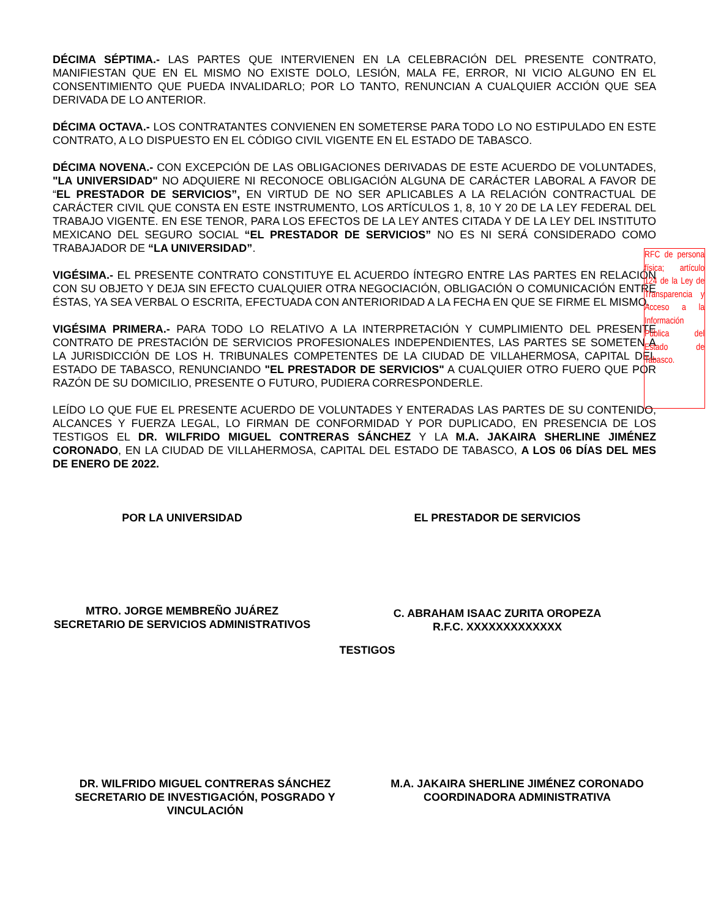DÉCIMA SÉPTIMA.- LAS PARTES QUE INTERVIENEN EN LA CELEBRACIÓN DEL PRESENTE CONTRATO, MANIFIESTAN QUE EN EL MISMO NO EXISTE DOLO, LESIÓN, MALA FE, ERROR, NI VICIO ALGUNO EN EL CONSENTIMIENTO QUE PUEDA INVALIDARLO; POR LO TANTO, RENUNCIAN A CUALQUIER ACCIÓN QUE SEA DERIVADA DE LO ANTERIOR.
DÉCIMA OCTAVA.- LOS CONTRATANTES CONVIENEN EN SOMETERSE PARA TODO LO NO ESTIPULADO EN ESTE CONTRATO, A LO DISPUESTO EN EL CÓDIGO CIVIL VIGENTE EN EL ESTADO DE TABASCO.
DÉCIMA NOVENA.- CON EXCEPCIÓN DE LAS OBLIGACIONES DERIVADAS DE ESTE ACUERDO DE VOLUNTADES, "LA UNIVERSIDAD" NO ADQUIERE NI RECONOCE OBLIGACIÓN ALGUNA DE CARÁCTER LABORAL A FAVOR DE “EL PRESTADOR DE SERVICIOS”, EN VIRTUD DE NO SER APLICABLES A LA RELACIÓN CONTRACTUAL DE CARÁCTER CIVIL QUE CONSTA EN ESTE INSTRUMENTO, LOS ARTÍCULOS 1, 8, 10 Y 20 DE LA LEY FEDERAL DEL TRABAJO VIGENTE. EN ESE TENOR, PARA LOS EFECTOS DE LA LEY ANTES CITADA Y DE LA LEY DEL INSTITUTO MEXICANO DEL SEGURO SOCIAL “EL PRESTADOR DE SERVICIOS” NO ES NI SERÁ CONSIDERADO COMO TRABAJADOR DE “LA UNIVERSIDAD”.
VIGÉSIMA.- EL PRESENTE CONTRATO CONSTITUYE EL ACUERDO ÍNTEGRO ENTRE LAS PARTES EN RELACIÓN CON SU OBJETO Y DEJA SIN EFECTO CUALQUIER OTRA NEGOCIACIÓN, OBLIGACIÓN O COMUNICACIÓN ENTRE ÉSTAS, YA SEA VERBAL O ESCRITA, EFECTUADA CON ANTERIORIDAD A LA FECHA EN QUE SE FIRME EL MISMO.
VIGÉSIMA PRIMERA.- PARA TODO LO RELATIVO A LA INTERPRETACIÓN Y CUMPLIMIENTO DEL PRESENTE CONTRATO DE PRESTACIÓN DE SERVICIOS PROFESIONALES INDEPENDIENTES, LAS PARTES SE SOMETEN A LA JURISDICCIÓN DE LOS H. TRIBUNALES COMPETENTES DE LA CIUDAD DE VILLAHERMOSA, CAPITAL DEL ESTADO DE TABASCO, RENUNCIANDO "EL PRESTADOR DE SERVICIOS" A CUALQUIER OTRO FUERO QUE POR RAZÓN DE SU DOMICILIO, PRESENTE O FUTURO, PUDIERA CORRESPONDERLE.
LEÍDO LO QUE FUE EL PRESENTE ACUERDO DE VOLUNTADES Y ENTERADAS LAS PARTES DE SU CONTENIDO, ALCANCES Y FUERZA LEGAL, LO FIRMAN DE CONFORMIDAD Y POR DUPLICADO, EN PRESENCIA DE LOS TESTIGOS EL DR. WILFRIDO MIGUEL CONTRERAS SÁNCHEZ Y LA M.A. JAKAIRA SHERLINE JIMÉNEZ CORONADO, EN LA CIUDAD DE VILLAHERMOSA, CAPITAL DEL ESTADO DE TABASCO, A LOS 06 DÍAS DEL MES DE ENERO DE 2022.
POR LA UNIVERSIDAD EL PRESTADOR DE SERVICIOS
MTRO. JORGE MEMBREÑO JUÁREZ
SECRETARIO DE SERVICIOS ADMINISTRATIVOS
C. ABRAHAM ISAAC ZURITA OROPEZA
R.F.C. XXXXXXXXXXXXX
TESTIGOS
DR. WILFRIDO MIGUEL CONTRERAS SÁNCHEZ
SECRETARIO DE INVESTIGACIÓN, POSGRADO Y VINCULACIÓN
M.A. JAKAIRA SHERLINE JIMÉNEZ CORONADO
COORDINADORA ADMINISTRATIVA
RFC de persona física; artículo 124 de la Ley de Transparencia y Acceso a la Información Pública del Estado de Tabasco.